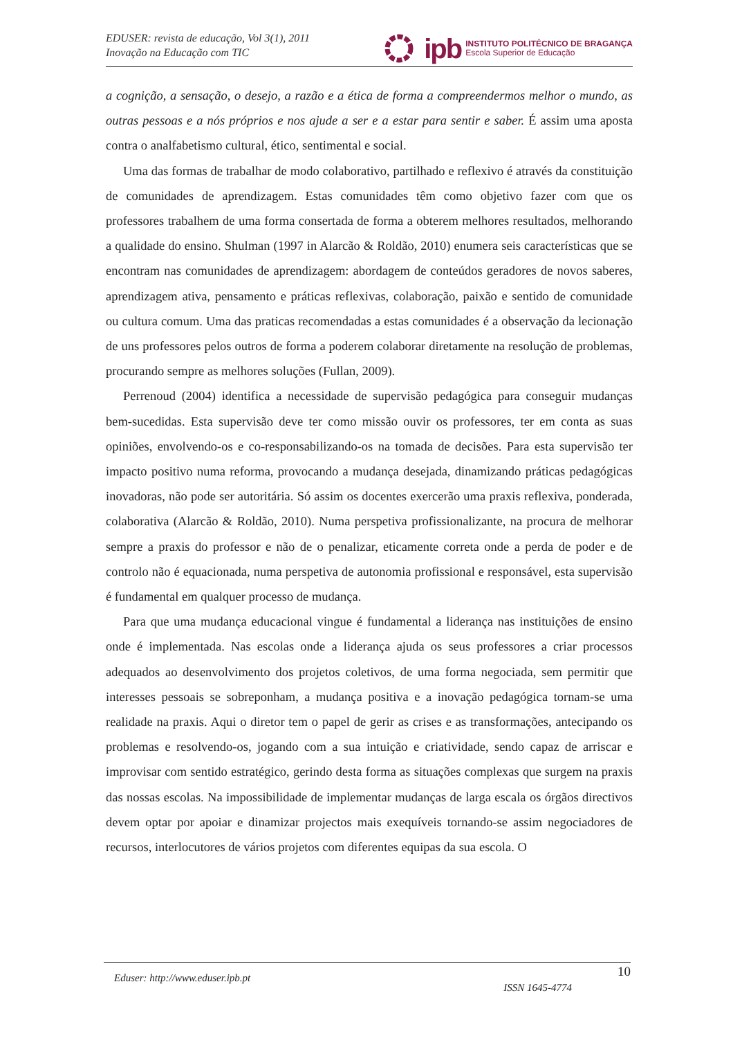EDUSER: revista de educação, Vol 3(1), 2011
Inovação na Educação com TIC
ipb
INSTITUTO POLITÉCNICO DE BRAGANÇA
Escola Superior de Educação
a cognição, a sensação, o desejo, a razão e a ética de forma a compreendermos melhor o mundo, as outras pessoas e a nós próprios e nos ajude a ser e a estar para sentir e saber. É assim uma aposta contra o analfabetismo cultural, ético, sentimental e social.
Uma das formas de trabalhar de modo colaborativo, partilhado e reflexivo é através da constituição de comunidades de aprendizagem. Estas comunidades têm como objetivo fazer com que os professores trabalhem de uma forma consertada de forma a obterem melhores resultados, melhorando a qualidade do ensino. Shulman (1997 in Alarcão & Roldão, 2010) enumera seis características que se encontram nas comunidades de aprendizagem: abordagem de conteúdos geradores de novos saberes, aprendizagem ativa, pensamento e práticas reflexivas, colaboração, paixão e sentido de comunidade ou cultura comum. Uma das praticas recomendadas a estas comunidades é a observação da lecionação de uns professores pelos outros de forma a poderem colaborar diretamente na resolução de problemas, procurando sempre as melhores soluções (Fullan, 2009).
Perrenoud (2004) identifica a necessidade de supervisão pedagógica para conseguir mudanças bem-sucedidas. Esta supervisão deve ter como missão ouvir os professores, ter em conta as suas opiniões, envolvendo-os e co-responsabilizando-os na tomada de decisões. Para esta supervisão ter impacto positivo numa reforma, provocando a mudança desejada, dinamizando práticas pedagógicas inovadoras, não pode ser autoritária. Só assim os docentes exercerão uma praxis reflexiva, ponderada, colaborativa (Alarcão & Roldão, 2010). Numa perspetiva profissionalizante, na procura de melhorar sempre a praxis do professor e não de o penalizar, eticamente correta onde a perda de poder e de controlo não é equacionada, numa perspetiva de autonomia profissional e responsável, esta supervisão é fundamental em qualquer processo de mudança.
Para que uma mudança educacional vingue é fundamental a liderança nas instituições de ensino onde é implementada. Nas escolas onde a liderança ajuda os seus professores a criar processos adequados ao desenvolvimento dos projetos coletivos, de uma forma negociada, sem permitir que interesses pessoais se sobreponham, a mudança positiva e a inovação pedagógica tornam-se uma realidade na praxis. Aqui o diretor tem o papel de gerir as crises e as transformações, antecipando os problemas e resolvendo-os, jogando com a sua intuição e criatividade, sendo capaz de arriscar e improvisar com sentido estratégico, gerindo desta forma as situações complexas que surgem na praxis das nossas escolas. Na impossibilidade de implementar mudanças de larga escala os órgãos directivos devem optar por apoiar e dinamizar projectos mais exequíveis tornando-se assim negociadores de recursos, interlocutores de vários projetos com diferentes equipas da sua escola. O
Eduser: http://www.eduser.ipb.pt ISSN 1645-4774 10